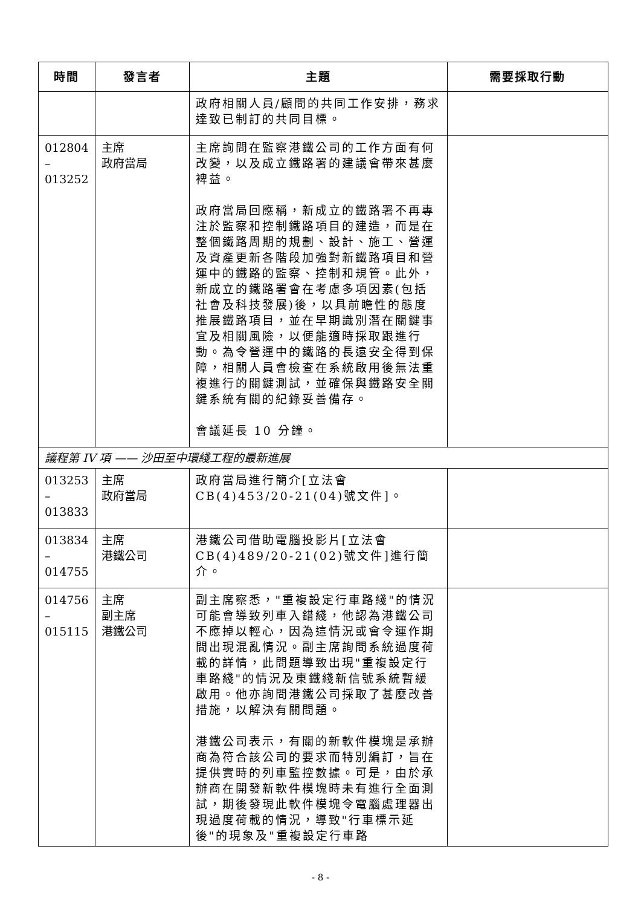| 時間 | 發言者 | 主題 | 需要採取行動 |
| --- | --- | --- | --- |
| | | 政府相關人員/顧問的共同工作安排，務求達致已制訂的共同目標。 | |
| 012804 – 013252 | 主席 政府當局 | 主席詢問在監察港鐵公司的工作方面有何改變，以及成立鐵路署的建議會帶來甚麼裨益。 政府當局回應稱，新成立的鐵路署不再專注於監察和控制鐵路項目的建造，而是在整個鐵路周期的規劃、設計、施工、營運及資產更新各階段加強對新鐵路項目和營運中的鐵路的監察、控制和規管。此外，新成立的鐵路署會在考慮多項因素(包括社會及科技發展)後，以具前瞻性的態度推展鐵路項目，並在早期識別潛在關鍵事宜及相關風險，以便能適時採取跟進行動。為令營運中的鐵路的長遠安全得到保障，相關人員會檢查在系統啟用後無法重複進行的關鍵測試，並確保與鐵路安全關鍵系統有關的紀錄妥善備存。 會議延長 10 分鐘。 | |
| 議程第 IV 項 —— 沙田至中環綫工程的最新進展 | | | |
| 013253 – 013833 | 主席 政府當局 | 政府當局進行簡介[立法會CB(4)453/20-21(04)號文件]。 | |
| 013834 – 014755 | 主席 港鐵公司 | 港鐵公司借助電腦投影片[立法會CB(4)489/20-21(02)號文件]進行簡介。 | |
| 014756 – 015115 | 主席 副主席 港鐵公司 | 副主席察悉，"重複設定行車路綫"的情況可能會導致列車入錯綫，他認為港鐵公司不應掉以輕心，因為這情況或會令運作期間出現混亂情況。副主席詢問系統過度荷載的詳情，此問題導致出現"重複設定行車路綫"的情況及東鐵綫新信號系統暫緩啟用。他亦詢問港鐵公司採取了甚麼改善措施，以解決有關問題。 港鐵公司表示，有關的新軟件模塊是承辦商為符合該公司的要求而特別編訂，旨在提供實時的列車監控數據。可是，由於承辦商在開發新軟件模塊時未有進行全面測試，期後發現此軟件模塊令電腦處理器出現過度荷載的情況，導致"行車標示延後"的現象及"重複設定行車路 | |
- 8 -